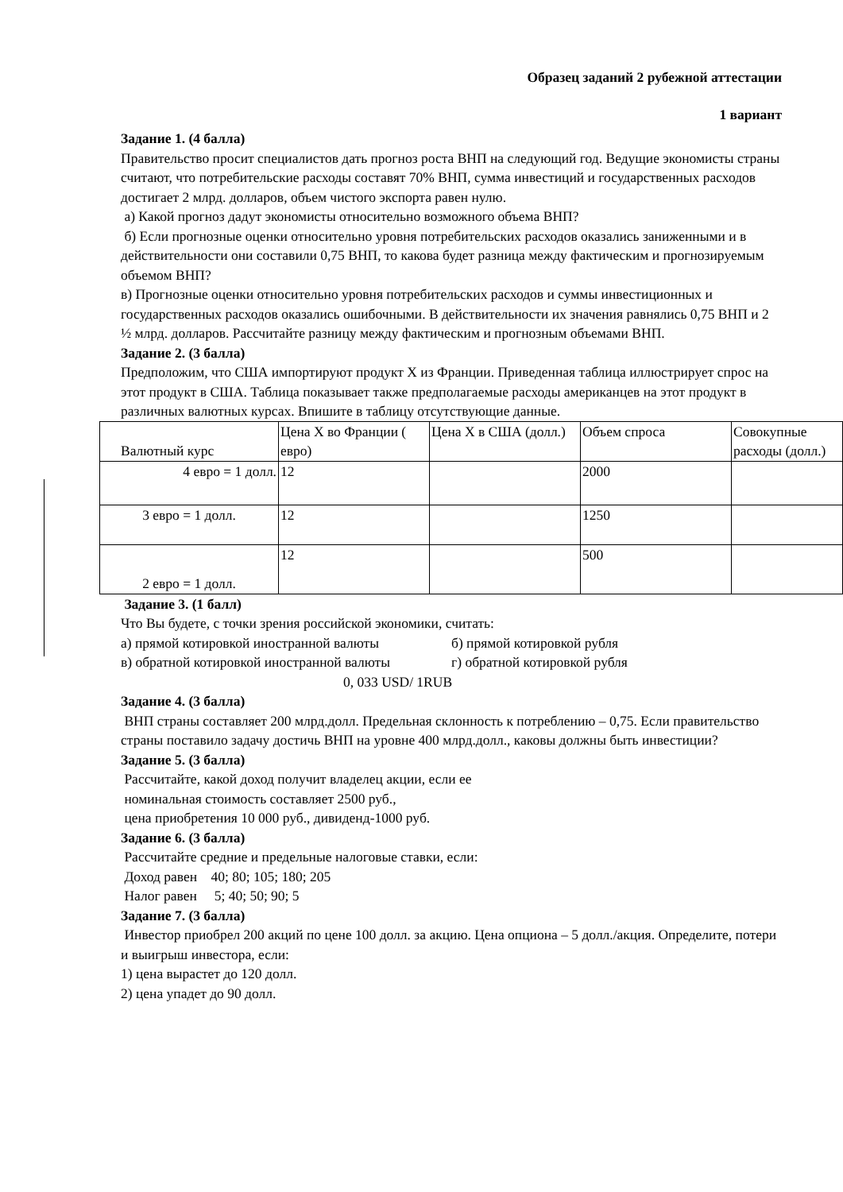Образец заданий 2 рубежной аттестации
1 вариант
Задание 1. (4 балла)
Правительство просит специалистов дать прогноз роста ВНП на следующий год. Ведущие экономисты страны считают, что потребительские расходы составят 70% ВНП, сумма инвестиций и государственных расходов достигает 2 млрд. долларов, объем чистого экспорта равен нулю.
а) Какой прогноз дадут экономисты относительно возможного объема ВНП?
б) Если прогнозные оценки относительно уровня потребительских расходов оказались заниженными и в действительности они составили 0,75 ВНП, то какова будет разница между фактическим и прогнозируемым объемом ВНП?
в) Прогнозные оценки относительно уровня потребительских расходов и суммы инвестиционных и государственных расходов оказались ошибочными. В действительности их значения равнялись 0,75 ВНП и 2 ½ млрд. долларов. Рассчитайте разницу между фактическим и прогнозным объемами ВНП.
Задание 2. (3 балла)
Предположим, что США импортируют продукт X из Франции. Приведенная таблица иллюстрирует спрос на этот продукт в США. Таблица показывает также предполагаемые расходы американцев на этот продукт в различных валютных курсах. Впишите в таблицу отсутствующие данные.
| Валютный курс | Цена X во Франции ( евро) | Цена X в США (долл.) | Объем спроса | Совокупные расходы (долл.) |
| 4 евро = 1 долл. | 12 | | 2000 | |
| 3 евро = 1 долл. | 12 | | 1250 | |
| 2 евро = 1 долл. | 12 | | 500 | |
Задание 3. (1 балл)
Что Вы будете, с точки зрения российской экономики, считать:
а) прямой котировкой иностранной валюты б) прямой котировкой рубля
в) обратной котировкой иностранной валюты г) обратной котировкой рубля
0, 033 USD/ 1RUB
Задание 4. (3 балла)
ВНП страны составляет 200 млрд.долл. Предельная склонность к потреблению – 0,75. Если правительство страны поставило задачу достичь ВНП на уровне 400 млрд.долл., каковы должны быть инвестиции?
Задание 5. (3 балла)
Рассчитайте, какой доход получит владелец акции, если ее
номинальная стоимость составляет 2500 руб.,
цена приобретения 10 000 руб., дивиденд-1000 руб.
Задание 6. (3 балла)
Рассчитайте средние и предельные налоговые ставки, если:
Доход равен 40; 80; 105; 180; 205
Налог равен 5; 40; 50; 90; 5
Задание 7. (3 балла)
Инвестор приобрел 200 акций по цене 100 долл. за акцию. Цена опциона – 5 долл./акция. Определите, потери и выигрыш инвестора, если:
1) цена вырастет до 120 долл.
2) цена упадет до 90 долл.